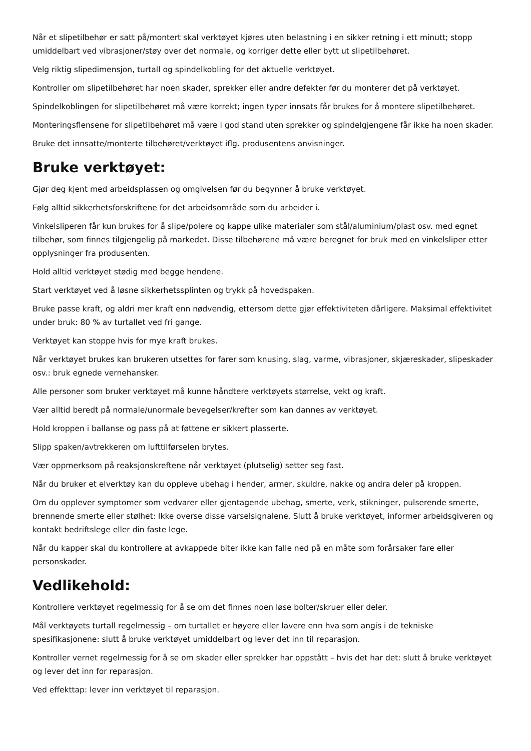Når et slipetilbehør er satt på/montert skal verktøyet kjøres uten belastning i en sikker retning i ett minutt; stopp umiddelbart ved vibrasjoner/støy over det normale, og korriger dette eller bytt ut slipetilbehøret.
Velg riktig slipedimensjon, turtall og spindelkobling for det aktuelle verktøyet.
Kontroller om slipetilbehøret har noen skader, sprekker eller andre defekter før du monterer det på verktøyet.
Spindelkoblingen for slipetilbehøret må være korrekt; ingen typer innsats får brukes for å montere slipetilbehøret.
Monteringsflensene for slipetilbehøret må være i god stand uten sprekker og spindelgjengene får ikke ha noen skader.
Bruke det innsatte/monterte tilbehøret/verktøyet iflg. produsentens anvisninger.
Bruke verktøyet:
Gjør deg kjent med arbeidsplassen og omgivelsen før du begynner å bruke verktøyet.
Følg alltid sikkerhetsforskriftene for det arbeidsområde som du arbeider i.
Vinkelsliperen får kun brukes for å slipe/polere og kappe ulike materialer som stål/aluminium/plast osv. med egnet tilbehør, som finnes tilgjengelig på markedet. Disse tilbehørene må være beregnet for bruk med en vinkelsliper etter opplysninger fra produsenten.
Hold alltid verktøyet stødig med begge hendene.
Start verktøyet ved å løsne sikkerhetssplinten og trykk på hovedspaken.
Bruke passe kraft, og aldri mer kraft enn nødvendig, ettersom dette gjør effektiviteten dårligere. Maksimal effektivitet under bruk: 80 % av turtallet ved fri gange.
Verktøyet kan stoppe hvis for mye kraft brukes.
Når verktøyet brukes kan brukeren utsettes for farer som knusing, slag, varme, vibrasjoner, skjæreskader, slipeskader osv.: bruk egnede vernehansker.
Alle personer som bruker verktøyet må kunne håndtere verktøyets størrelse, vekt og kraft.
Vær alltid beredt på normale/unormale bevegelser/krefter som kan dannes av verktøyet.
Hold kroppen i ballanse og pass på at føttene er sikkert plasserte.
Slipp spaken/avtrekkeren om lufttilførselen brytes.
Vær oppmerksom på reaksjonskreftene når verktøyet (plutselig) setter seg fast.
Når du bruker et elverktøy kan du oppleve ubehag i hender, armer, skuldre, nakke og andra deler på kroppen.
Om du opplever symptomer som vedvarer eller gjentagende ubehag, smerte, verk, stikninger, pulserende smerte, brennende smerte eller stølhet: Ikke overse disse varselsignalene. Slutt å bruke verktøyet, informer arbeidsgiveren og kontakt bedriftslege eller din faste lege.
Når du kapper skal du kontrollere at avkappede biter ikke kan falle ned på en måte som forårsaker fare eller personskader.
Vedlikehold:
Kontrollere verktøyet regelmessig for å se om det finnes noen løse bolter/skruer eller deler.
Mål verktøyets turtall regelmessig – om turtallet er høyere eller lavere enn hva som angis i de tekniske spesifikasjonene: slutt å bruke verktøyet umiddelbart og lever det inn til reparasjon.
Kontroller vernet regelmessig for å se om skader eller sprekker har oppstått – hvis det har det: slutt å bruke verktøyet og lever det inn for reparasjon.
Ved effekttap: lever inn verktøyet til reparasjon.